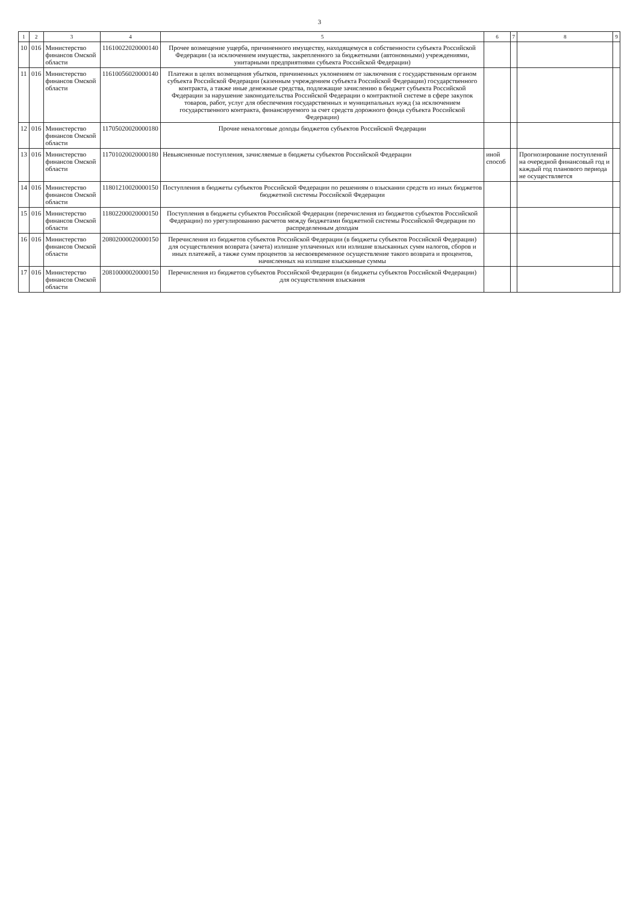3
| 1 | 2 | 3 | 4 | 5 | 6 | 7 | 8 | 9 |
| --- | --- | --- | --- | --- | --- | --- | --- | --- |
| 10 | 016 | Министерство финансов Омской области | 11610022020000140 | Прочее возмещение ущерба, причиненного имуществу, находящемуся в собственности субъекта Российской Федерации (за исключением имущества, закрепленного за бюджетными (автономными) учреждениями, унитарными предприятиями субъекта Российской Федерации) | | | | |
| 11 | 016 | Министерство финансов Омской области | 11610056020000140 | Платежи в целях возмещения убытков, причиненных уклонением от заключения с государственным органом субъекта Российской Федерации (казенным учреждением субъекта Российской Федерации) государственного контракта, а также иные денежные средства, подлежащие зачислению в бюджет субъекта Российской Федерации за нарушение законодательства Российской Федерации о контрактной системе в сфере закупок товаров, работ, услуг для обеспечения государственных и муниципальных нужд (за исключением государственного контракта, финансируемого за счет средств дорожного фонда субъекта Российской Федерации) | | | | |
| 12 | 016 | Министерство финансов Омской области | 11705020020000180 | Прочие неналоговые доходы бюджетов субъектов Российской Федерации | | | | |
| 13 | 016 | Министерство финансов Омской области | 11701020020000180 | Невыясненные поступления, зачисляемые в бюджеты субъектов Российской Федерации | иной способ | | Прогнозирование поступлений на очередной финансовый год и каждый год планового периода не осуществляется | |
| 14 | 016 | Министерство финансов Омской области | 11801210020000150 | Поступления в бюджеты субъектов Российской Федерации по решениям о взыскании средств из иных бюджетов бюджетной системы Российской Федерации | | | | |
| 15 | 016 | Министерство финансов Омской области | 11802200020000150 | Поступления в бюджеты субъектов Российской Федерации (перечисления из бюджетов субъектов Российской Федерации) по урегулированию расчетов между бюджетами бюджетной системы Российской Федерации по распределенным доходам | | | | |
| 16 | 016 | Министерство финансов Омской области | 20802000020000150 | Перечисления из бюджетов субъектов Российской Федерации (в бюджеты субъектов Российской Федерации) для осуществления возврата (зачета) излишне уплаченных или излишне взысканных сумм налогов, сборов и иных платежей, а также сумм процентов за несвоевременное осуществление такого возврата и процентов, начисленных на излишне взысканные суммы | | | | |
| 17 | 016 | Министерство финансов Омской области | 20810000020000150 | Перечисления из бюджетов субъектов Российской Федерации (в бюджеты субъектов Российской Федерации) для осуществления взыскания | | | | |